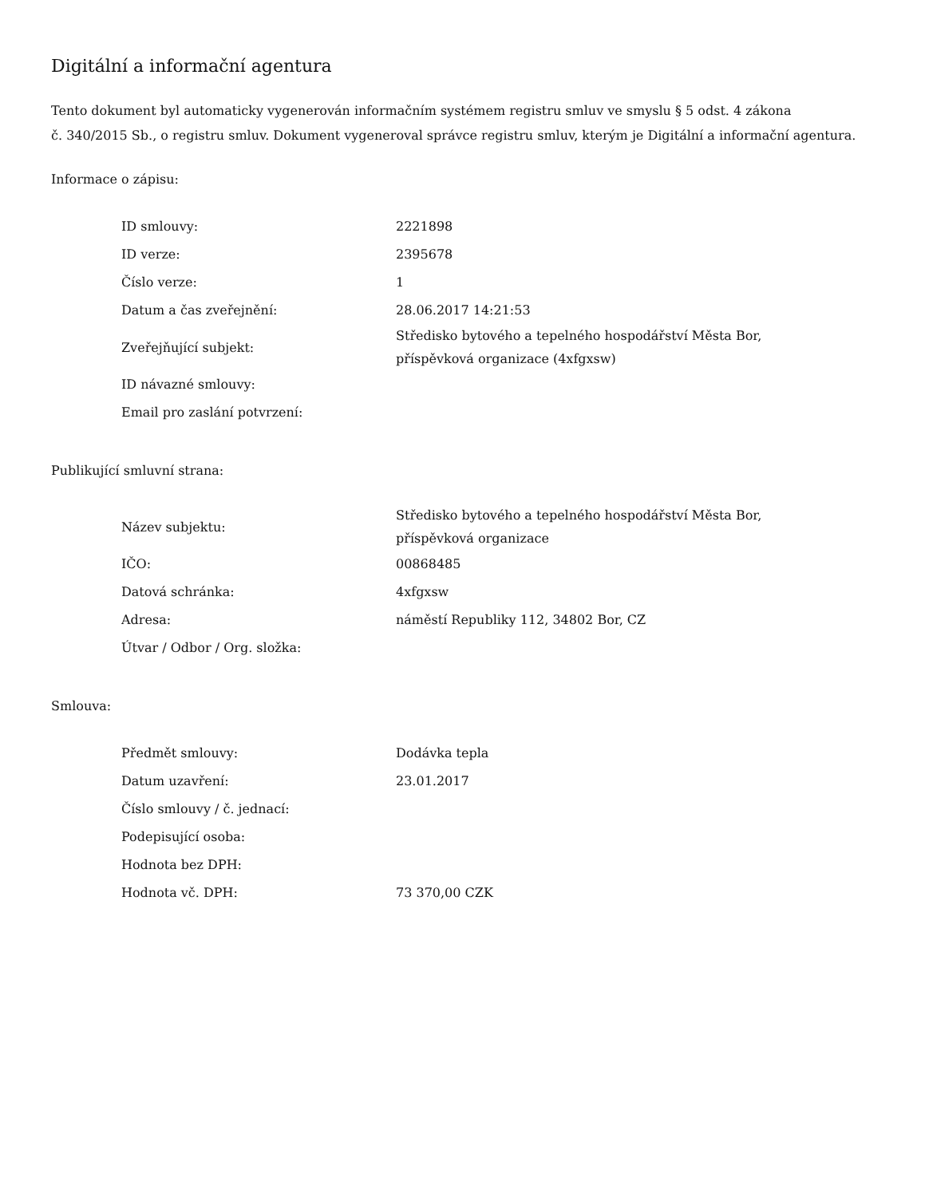Digitální a informační agentura
Tento dokument byl automaticky vygenerován informačním systémem registru smluv ve smyslu § 5 odst. 4 zákona
č. 340/2015 Sb., o registru smluv. Dokument vygeneroval správce registru smluv, kterým je Digitální a informační agentura.
Informace o zápisu:
| ID smlouvy: | 2221898 |
| ID verze: | 2395678 |
| Číslo verze: | 1 |
| Datum a čas zveřejnění: | 28.06.2017 14:21:53 |
| Zveřejňující subjekt: | Středisko bytového a tepelného hospodářství Města Bor, příspěvková organizace (4xfgxsw) |
| ID návazné smlouvy: | |
| Email pro zaslání potvrzení: | |
Publikující smluvní strana:
| Název subjektu: | Středisko bytového a tepelného hospodářství Města Bor, příspěvková organizace |
| IČO: | 00868485 |
| Datová schránka: | 4xfgxsw |
| Adresa: | náměstí Republiky 112, 34802 Bor, CZ |
| Útvar / Odbor / Org. složka: | |
Smlouva:
| Předmět smlouvy: | Dodávka tepla |
| Datum uzavření: | 23.01.2017 |
| Číslo smlouvy / č. jednací: | |
| Podepisující osoba: | |
| Hodnota bez DPH: | |
| Hodnota vč. DPH: | 73 370,00 CZK |